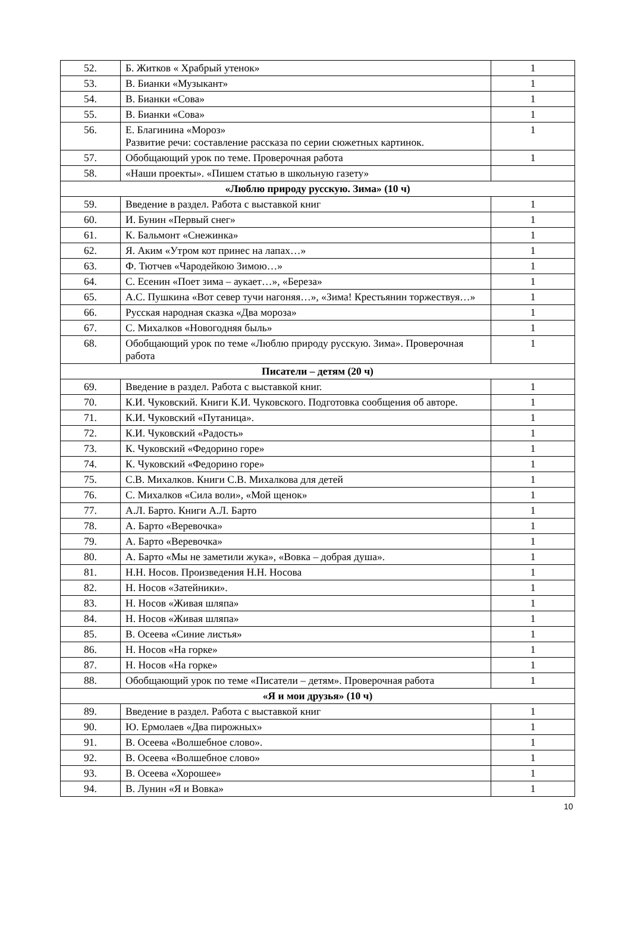| 52. | Б. Житков « Храбрый утенок» | 1 |
| 53. | В. Бианки «Музыкант» | 1 |
| 54. | В. Бианки «Сова» | 1 |
| 55. | В. Бианки «Сова» | 1 |
| 56. | Е. Благинина «Мороз» Развитие речи: составление рассказа по серии сюжетных картинок. | 1 |
| 57. | Обобщающий урок по теме. Проверочная работа | 1 |
| 58. | «Наши проекты». «Пишем статью в школьную газету» | |
| «Люблю природу русскую. Зима» (10 ч) | | |
| 59. | Введение в раздел. Работа с выставкой книг | 1 |
| 60. | И. Бунин «Первый снег» | 1 |
| 61. | К. Бальмонт «Снежинка» | 1 |
| 62. | Я. Аким «Утром кот принес на лапах…» | 1 |
| 63. | Ф. Тютчев «Чародейкою Зимою…» | 1 |
| 64. | С. Есенин «Поет зима – аукает…», «Береза» | 1 |
| 65. | А.С. Пушкина «Вот север тучи нагоняя…», «Зима! Крестьянин торжествуя…» | 1 |
| 66. | Русская народная сказка «Два мороза» | 1 |
| 67. | С. Михалков «Новогодняя быль» | 1 |
| 68. | Обобщающий урок по теме «Люблю природу русскую. Зима». Проверочная работа | 1 |
| Писатели – детям (20 ч) | | |
| 69. | Введение в раздел. Работа с выставкой книг. | 1 |
| 70. | К.И. Чуковский. Книги К.И. Чуковского. Подготовка сообщения об авторе. | 1 |
| 71. | К.И. Чуковский «Путаница». | 1 |
| 72. | К.И. Чуковский «Радость» | 1 |
| 73. | К. Чуковский «Федорино горе» | 1 |
| 74. | К. Чуковский «Федорино горе» | 1 |
| 75. | С.В. Михалков. Книги С.В. Михалкова для детей | 1 |
| 76. | С. Михалков «Сила воли», «Мой щенок» | 1 |
| 77. | А.Л. Барто. Книги А.Л. Барто | 1 |
| 78. | А. Барто «Веревочка» | 1 |
| 79. | А. Барто «Веревочка» | 1 |
| 80. | А. Барто «Мы не заметили жука», «Вовка – добрая душа». | 1 |
| 81. | Н.Н. Носов. Произведения Н.Н. Носова | 1 |
| 82. | Н. Носов «Затейники». | 1 |
| 83. | Н. Носов «Живая шляпа» | 1 |
| 84. | Н. Носов «Живая шляпа» | 1 |
| 85. | В. Осеева «Синие листья» | 1 |
| 86. | Н. Носов «На горке» | 1 |
| 87. | Н. Носов «На горке» | 1 |
| 88. | Обобщающий урок по теме «Писатели – детям». Проверочная работа | 1 |
| «Я и мои друзья» (10 ч) | | |
| 89. | Введение в раздел. Работа с выставкой книг | 1 |
| 90. | Ю. Ермолаев «Два пирожных» | 1 |
| 91. | В. Осеева «Волшебное слово». | 1 |
| 92. | В. Осеева «Волшебное слово» | 1 |
| 93. | В. Осеева «Хорошее» | 1 |
| 94. | В. Лунин «Я и Вовка» | 1 |
10